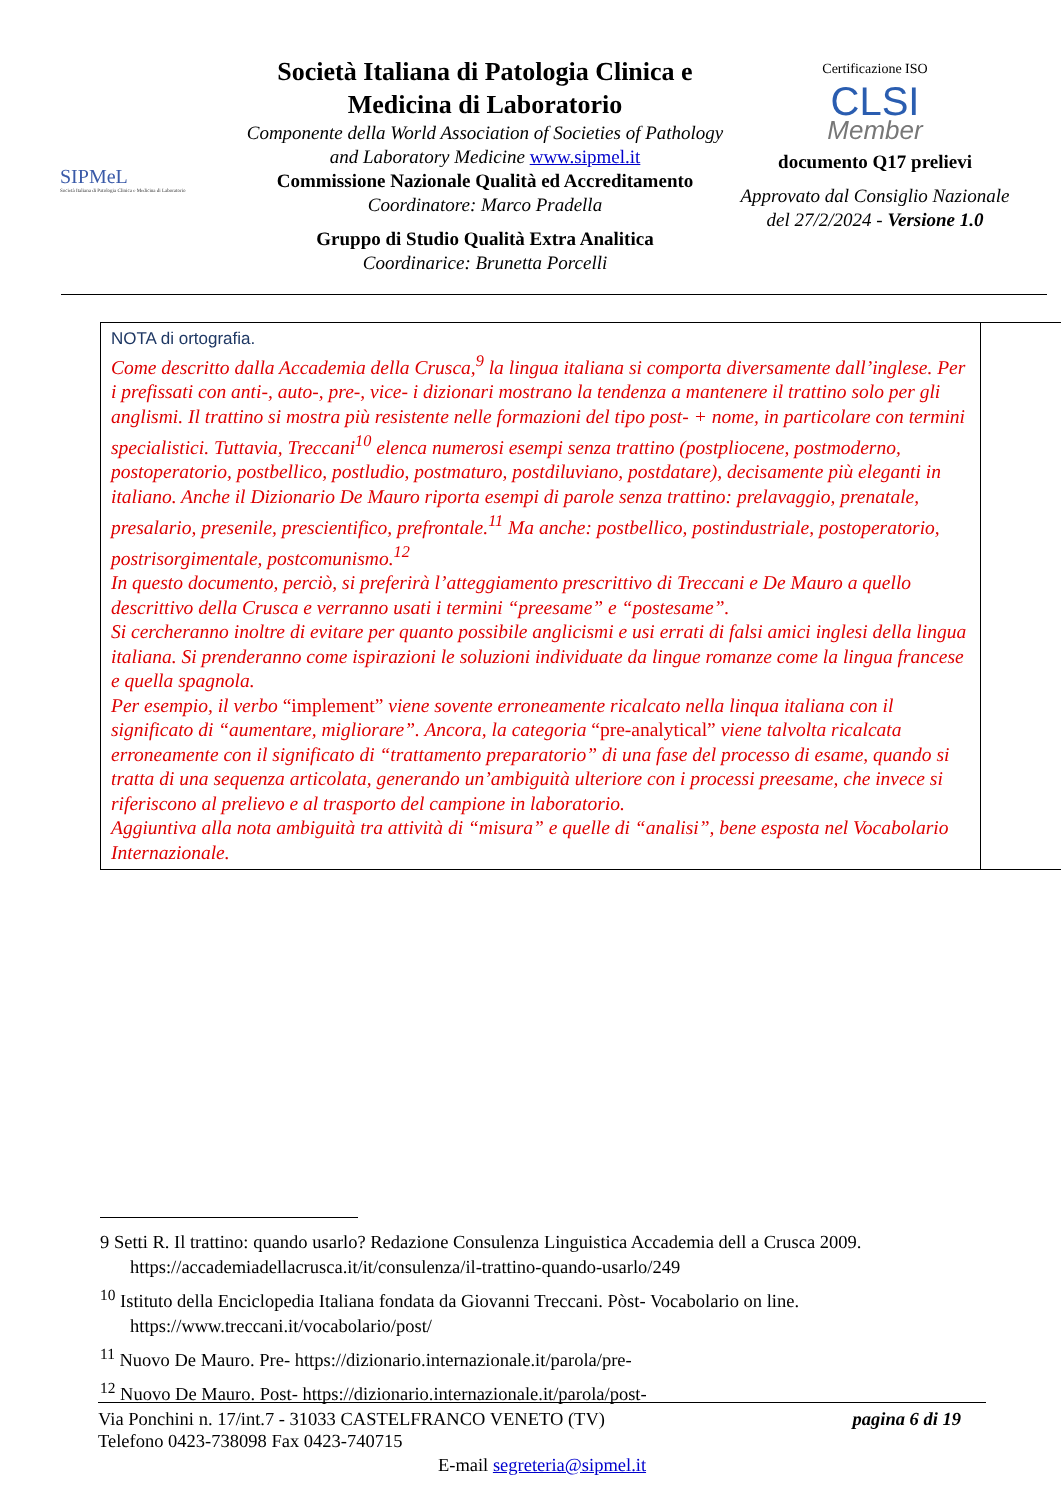SIPMeL
Società Italiana di Patologia Clinica e Medicina di Laboratorio
Società Italiana di Patologia Clinica e Medicina di Laboratorio
Componente della World Association of Societies of Pathology and Laboratory Medicine www.sipmel.it
Commissione Nazionale Qualità ed Accreditamento
Coordinatore: Marco Pradella
Gruppo di Studio Qualità Extra Analitica
Coordinarice: Brunetta Porcelli
Certificazione ISO
CLSI
Member
documento Q17 prelievi
Approvato dal Consiglio Nazionale del 27/2/2024 - Versione 1.0
| NOTA di ortografia. Come descritto dalla Accademia della Crusca,<sup>9</sup> la lingua italiana si comporta diversamente dall’inglese. Per i prefissati con anti-, auto-, pre-, vice- i dizionari mostrano la tendenza a mantenere il trattino solo per gli anglismi. Il trattino si mostra più resistente nelle formazioni del tipo post- + nome, in particolare con termini specialistici. Tuttavia, Treccani<sup>10</sup> elenca numerosi esempi senza trattino (postpliocene, postmoderno, postoperatorio, postbellico, postludio, postmaturo, postdiluviano, postdatare), decisamente più eleganti in italiano. Anche il Dizionario De Mauro riporta esempi di parole senza trattino: prelavaggio, prenatale, presalario, presenile, prescientifico, prefrontale.<sup>11</sup> Ma anche: postbellico, postindustriale, postoperatorio, postrisorgimentale, postcomunismo.<sup>12</sup> In questo documento, perciò, si preferirà l’atteggiamento prescrittivo di Treccani e De Mauro a quello descrittivo della Crusca e verranno usati i termini “preesame” e “postesame”. Si cercheranno inoltre di evitare per quanto possibile anglicismi e usi errati di falsi amici inglesi della lingua italiana. Si prenderanno come ispirazioni le soluzioni individuate da lingue romanze come la lingua francese e quella spagnola. Per esempio, il verbo “implement” viene sovente erroneamente ricalcato nella linqua italiana con il significato di “aumentare, migliorare”. Ancora, la categoria “pre-analytical” viene talvolta ricalcata erroneamente con il significato di “trattamento preparatorio” di una fase del processo di esame, quando si tratta di una sequenza articolata, generando un’ambiguità ulteriore con i processi preesame, che invece si riferiscono al prelievo e al trasporto del campione in laboratorio. Aggiuntiva alla nota ambiguità tra attività di “misura” e quelle di “analisi”, bene esposta nel Vocabolario Internazionale. | |
9 Setti R. Il trattino: quando usarlo? Redazione Consulenza Linguistica Accademia dell a Crusca 2009. https://accademiadellacrusca.it/it/consulenza/il-trattino-quando-usarlo/249
<sup>10</sup> Istituto della Enciclopedia Italiana fondata da Giovanni Treccani. Pòst- Vocabolario on line. https://www.treccani.it/vocabolario/post/
<sup>11</sup> Nuovo De Mauro. Pre- https://dizionario.internazionale.it/parola/pre-
<sup>12</sup> Nuovo De Mauro. Post- https://dizionario.internazionale.it/parola/post-
Via Ponchini n. 17/int.7 - 31033 CASTELFRANCO VENETO (TV) pagina 6 di 19
Telefono 0423-738098 Fax 0423-740715
E-mail segreteria@sipmel.it